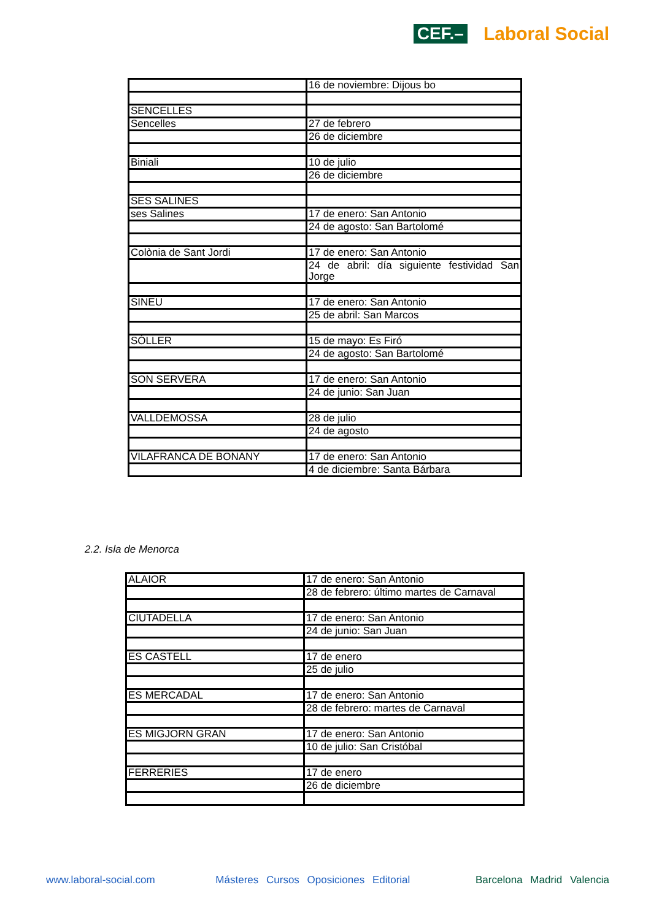CEF.–
Laboral Social
| | 16 de noviembre: Dijous bo |
| SENCELLES | |
| Sencelles | 27 de febrero |
| | 26 de diciembre |
| Biniali | 10 de julio |
| | 26 de diciembre |
| SES SALINES | |
| ses Salines | 17 de enero: San Antonio |
| | 24 de agosto: San Bartolomé |
| Colònia de Sant Jordi | 17 de enero: San Antonio |
| | 24 de abril: día siguiente festividad San Jorge |
| SINEU | 17 de enero: San Antonio |
| | 25 de abril: San Marcos |
| SÓLLER | 15 de mayo: Es Firó |
| | 24 de agosto: San Bartolomé |
| SON SERVERA | 17 de enero: San Antonio |
| | 24 de junio: San Juan |
| VALLDEMOSSA | 28 de julio |
| | 24 de agosto |
| VILAFRANCA DE BONANY | 17 de enero: San Antonio |
| | 4 de diciembre: Santa Bárbara |
2.2. Isla de Menorca
| ALAIOR | 17 de enero: San Antonio |
| | 28 de febrero: último martes de Carnaval |
| CIUTADELLA | 17 de enero: San Antonio |
| | 24 de junio: San Juan |
| ES CASTELL | 17 de enero |
| | 25 de julio |
| ES MERCADAL | 17 de enero: San Antonio |
| | 28 de febrero: martes de Carnaval |
| ES MIGJORN GRAN | 17 de enero: San Antonio |
| | 10 de julio: San Cristóbal |
| FERRERIES | 17 de enero |
| | 26 de diciembre |
www.laboral-social.com Másteres Cursos Oposiciones Editorial
Barcelona Madrid Valencia